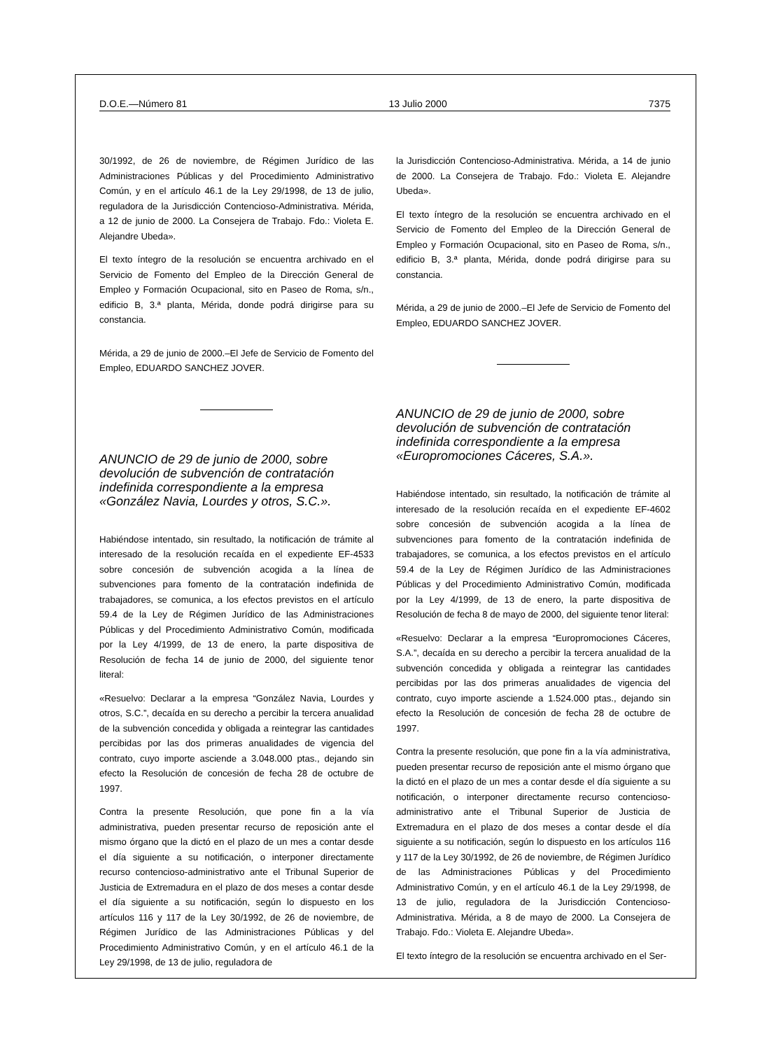D.O.E.—Número 81 13 Julio 2000 7375
30/1992, de 26 de noviembre, de Régimen Jurídico de las Administraciones Públicas y del Procedimiento Administrativo Común, y en el artículo 46.1 de la Ley 29/1998, de 13 de julio, reguladora de la Jurisdicción Contencioso-Administrativa. Mérida, a 12 de junio de 2000. La Consejera de Trabajo. Fdo.: Violeta E. Alejandre Ubeda».
El texto íntegro de la resolución se encuentra archivado en el Servicio de Fomento del Empleo de la Dirección General de Empleo y Formación Ocupacional, sito en Paseo de Roma, s/n., edificio B, 3.ª planta, Mérida, donde podrá dirigirse para su constancia.
Mérida, a 29 de junio de 2000.–El Jefe de Servicio de Fomento del Empleo, EDUARDO SANCHEZ JOVER.
ANUNCIO de 29 de junio de 2000, sobre devolución de subvención de contratación indefinida correspondiente a la empresa «González Navia, Lourdes y otros, S.C.».
Habiéndose intentado, sin resultado, la notificación de trámite al interesado de la resolución recaída en el expediente EF-4533 sobre concesión de subvención acogida a la línea de subvenciones para fomento de la contratación indefinida de trabajadores, se comunica, a los efectos previstos en el artículo 59.4 de la Ley de Régimen Jurídico de las Administraciones Públicas y del Procedimiento Administrativo Común, modificada por la Ley 4/1999, de 13 de enero, la parte dispositiva de Resolución de fecha 14 de junio de 2000, del siguiente tenor literal:
«Resuelvo: Declarar a la empresa “González Navia, Lourdes y otros, S.C.”, decaída en su derecho a percibir la tercera anualidad de la subvención concedida y obligada a reintegrar las cantidades percibidas por las dos primeras anualidades de vigencia del contrato, cuyo importe asciende a 3.048.000 ptas., dejando sin efecto la Resolución de concesión de fecha 28 de octubre de 1997.
Contra la presente Resolución, que pone fin a la vía administrativa, pueden presentar recurso de reposición ante el mismo órgano que la dictó en el plazo de un mes a contar desde el día siguiente a su notificación, o interponer directamente recurso contencioso-administrativo ante el Tribunal Superior de Justicia de Extremadura en el plazo de dos meses a contar desde el día siguiente a su notificación, según lo dispuesto en los artículos 116 y 117 de la Ley 30/1992, de 26 de noviembre, de Régimen Jurídico de las Administraciones Públicas y del Procedimiento Administrativo Común, y en el artículo 46.1 de la Ley 29/1998, de 13 de julio, reguladora de
la Jurisdicción Contencioso-Administrativa. Mérida, a 14 de junio de 2000. La Consejera de Trabajo. Fdo.: Violeta E. Alejandre Ubeda».
El texto íntegro de la resolución se encuentra archivado en el Servicio de Fomento del Empleo de la Dirección General de Empleo y Formación Ocupacional, sito en Paseo de Roma, s/n., edificio B, 3.ª planta, Mérida, donde podrá dirigirse para su constancia.
Mérida, a 29 de junio de 2000.–El Jefe de Servicio de Fomento del Empleo, EDUARDO SANCHEZ JOVER.
ANUNCIO de 29 de junio de 2000, sobre devolución de subvención de contratación indefinida correspondiente a la empresa «Europromociones Cáceres, S.A.».
Habiéndose intentado, sin resultado, la notificación de trámite al interesado de la resolución recaída en el expediente EF-4602 sobre concesión de subvención acogida a la línea de subvenciones para fomento de la contratación indefinida de trabajadores, se comunica, a los efectos previstos en el artículo 59.4 de la Ley de Régimen Jurídico de las Administraciones Públicas y del Procedimiento Administrativo Común, modificada por la Ley 4/1999, de 13 de enero, la parte dispositiva de Resolución de fecha 8 de mayo de 2000, del siguiente tenor literal:
«Resuelvo: Declarar a la empresa “Europromociones Cáceres, S.A.”, decaída en su derecho a percibir la tercera anualidad de la subvención concedida y obligada a reintegrar las cantidades percibidas por las dos primeras anualidades de vigencia del contrato, cuyo importe asciende a 1.524.000 ptas., dejando sin efecto la Resolución de concesión de fecha 28 de octubre de 1997.
Contra la presente resolución, que pone fin a la vía administrativa, pueden presentar recurso de reposición ante el mismo órgano que la dictó en el plazo de un mes a contar desde el día siguiente a su notificación, o interponer directamente recurso contencioso-administrativo ante el Tribunal Superior de Justicia de Extremadura en el plazo de dos meses a contar desde el día siguiente a su notificación, según lo dispuesto en los artículos 116 y 117 de la Ley 30/1992, de 26 de noviembre, de Régimen Jurídico de las Administraciones Públicas y del Procedimiento Administrativo Común, y en el artículo 46.1 de la Ley 29/1998, de 13 de julio, reguladora de la Jurisdicción Contencioso-Administrativa. Mérida, a 8 de mayo de 2000. La Consejera de Trabajo. Fdo.: Violeta E. Alejandre Ubeda».
El texto íntegro de la resolución se encuentra archivado en el Ser-